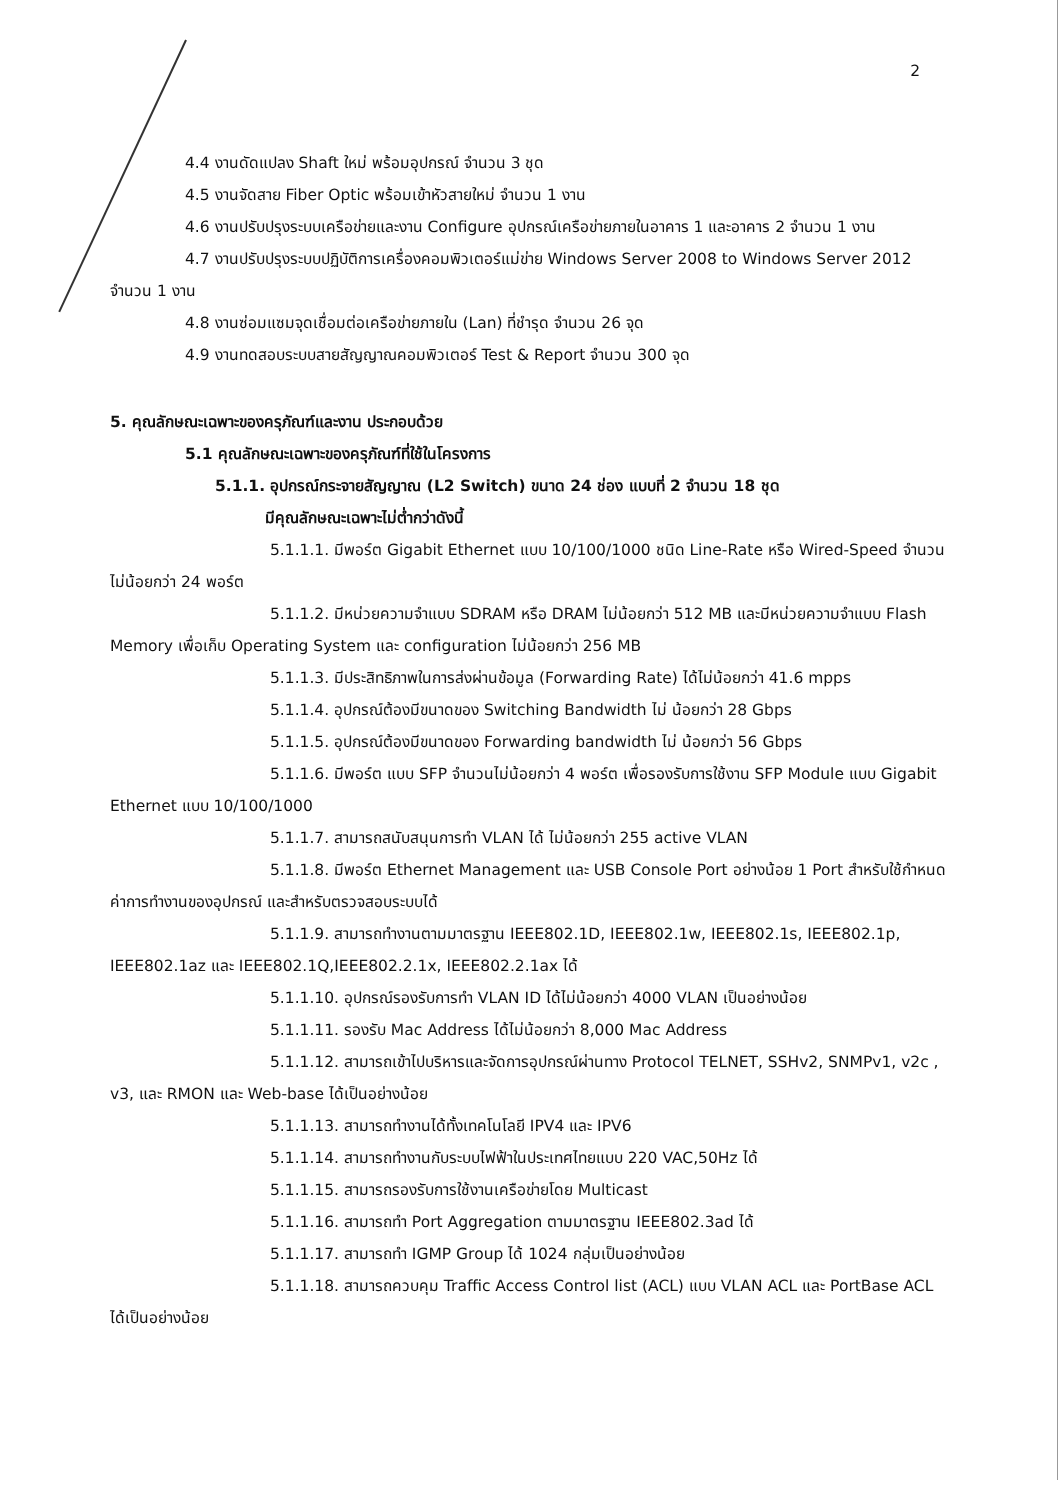2
4.4 งานดัดแปลง Shaft ใหม่ พร้อมอุปกรณ์ จำนวน 3 ชุด
4.5 งานจัดสาย Fiber Optic พร้อมเข้าหัวสายใหม่ จำนวน 1 งาน
4.6 งานปรับปรุงระบบเครือข่ายและงาน Configure อุปกรณ์เครือข่ายภายในอาคาร 1 และอาคาร 2 จำนวน 1 งาน
4.7 งานปรับปรุงระบบปฏิบัติการเครื่องคอมพิวเตอร์แม่ข่าย Windows Server 2008 to Windows Server 2012 จำนวน 1 งาน
4.8 งานซ่อมแซมจุดเชื่อมต่อเครือข่ายภายใน (Lan) ที่ชำรุด จำนวน 26 จุด
4.9 งานทดสอบระบบสายสัญญาณคอมพิวเตอร์ Test & Report จำนวน 300 จุด
5. คุณลักษณะเฉพาะของครุภัณฑ์และงาน ประกอบด้วย
5.1 คุณลักษณะเฉพาะของครุภัณฑ์ที่ใช้ในโครงการ
5.1.1. อุปกรณ์กระจายสัญญาณ (L2 Switch) ขนาด 24 ช่อง แบบที่ 2 จำนวน 18 ชุด
มีคุณลักษณะเฉพาะไม่ต่ำกว่าดังนี้
5.1.1.1. มีพอร์ต Gigabit Ethernet แบบ 10/100/1000 ชนิด Line-Rate หรือ Wired-Speed จำนวนไม่น้อยกว่า 24 พอร์ต
5.1.1.2. มีหน่วยความจำแบบ SDRAM หรือ DRAM ไม่น้อยกว่า 512 MB และมีหน่วยความจำแบบ Flash Memory เพื่อเก็บ Operating System และ configuration ไม่น้อยกว่า 256 MB
5.1.1.3. มีประสิทธิภาพในการส่งผ่านข้อมูล (Forwarding Rate) ได้ไม่น้อยกว่า 41.6 mpps
5.1.1.4. อุปกรณ์ต้องมีขนาดของ Switching Bandwidth ไม่ น้อยกว่า 28 Gbps
5.1.1.5. อุปกรณ์ต้องมีขนาดของ Forwarding bandwidth ไม่ น้อยกว่า 56 Gbps
5.1.1.6. มีพอร์ต แบบ SFP จำนวนไม่น้อยกว่า 4 พอร์ต เพื่อรองรับการใช้งาน SFP Module แบบ Gigabit Ethernet แบบ 10/100/1000
5.1.1.7. สามารถสนับสนุนการทำ VLAN ได้ ไม่น้อยกว่า 255 active VLAN
5.1.1.8. มีพอร์ต Ethernet Management และ USB Console Port อย่างน้อย 1 Port สำหรับใช้กำหนดค่าการทำงานของอุปกรณ์ และสำหรับตรวจสอบระบบได้
5.1.1.9. สามารถทำงานตามมาตรฐาน IEEE802.1D, IEEE802.1w, IEEE802.1s, IEEE802.1p, IEEE802.1az และ IEEE802.1Q,IEEE802.2.1x, IEEE802.2.1ax ได้
5.1.1.10. อุปกรณ์รองรับการทำ VLAN ID ได้ไม่น้อยกว่า 4000 VLAN เป็นอย่างน้อย
5.1.1.11. รองรับ Mac Address ได้ไม่น้อยกว่า 8,000 Mac Address
5.1.1.12. สามารถเข้าไปบริหารและจัดการอุปกรณ์ผ่านทาง Protocol TELNET, SSHv2, SNMPv1, v2c , v3, และ RMON และ Web-base ได้เป็นอย่างน้อย
5.1.1.13. สามารถทำงานได้ทั้งเทคโนโลยี IPV4 และ IPV6
5.1.1.14. สามารถทำงานกับระบบไฟฟ้าในประเทศไทยแบบ 220 VAC,50Hz ได้
5.1.1.15. สามารถรองรับการใช้งานเครือข่ายโดย Multicast
5.1.1.16. สามารถทำ Port Aggregation ตามมาตรฐาน IEEE802.3ad ได้
5.1.1.17. สามารถทำ IGMP Group ได้ 1024 กลุ่มเป็นอย่างน้อย
5.1.1.18. สามารถควบคุม Traffic Access Control list (ACL) แบบ VLAN ACL และ PortBase ACL ได้เป็นอย่างน้อย